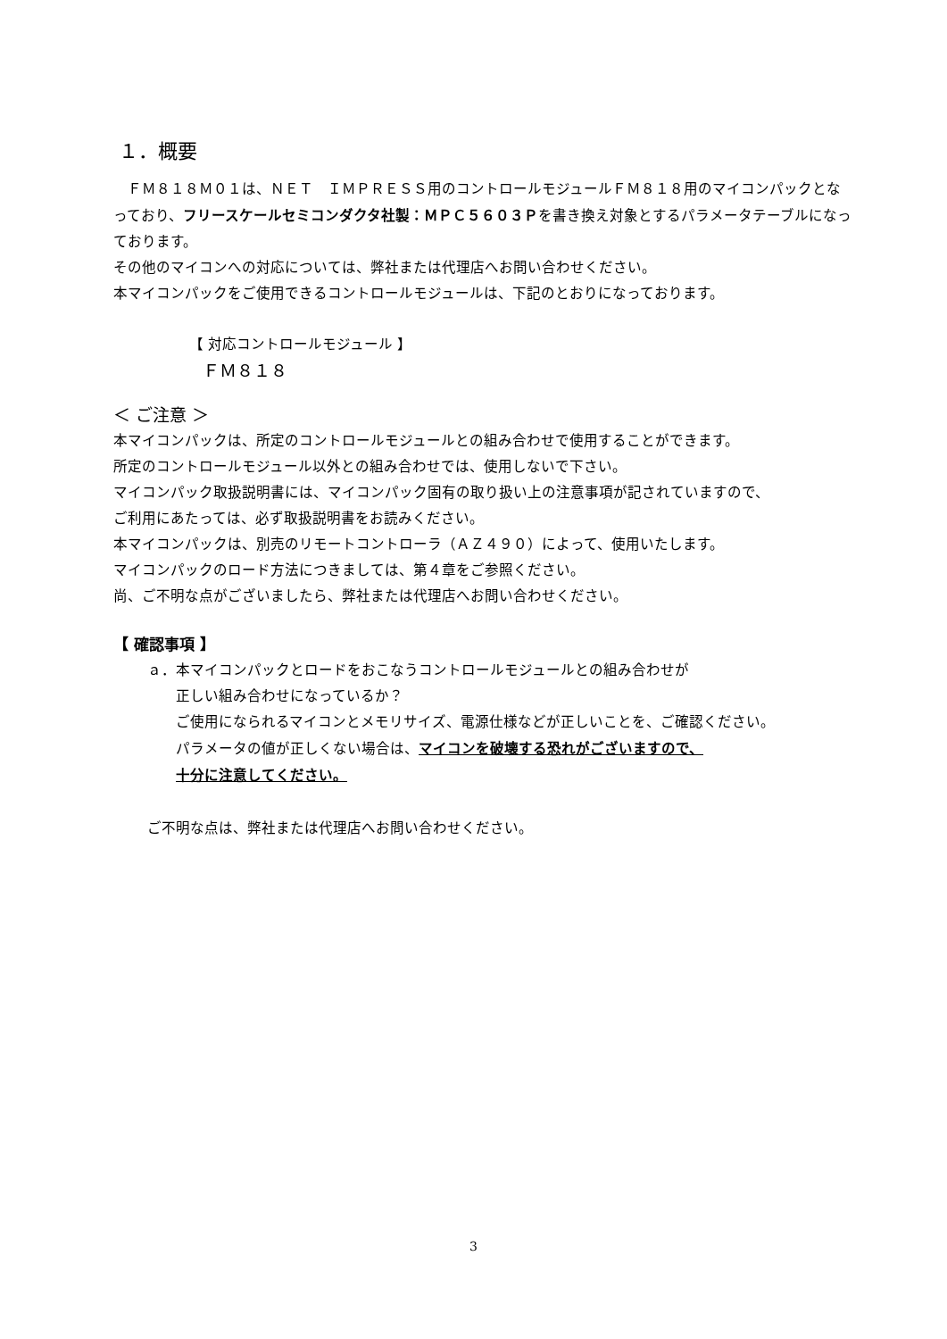１．概要
　ＦＭ８１８Ｍ０１は、ＮＥＴ　ＩＭＰＲＥＳＳ用のコントロールモジュールＦＭ８１８用のマイコンパックとなっており、フリースケールセミコンダクタ社製：ＭＰＣ５６０３Ｐを書き換え対象とするパラメータテーブルになっております。
その他のマイコンへの対応については、弊社または代理店へお問い合わせください。
本マイコンパックをご使用できるコントロールモジュールは、下記のとおりになっております。
【 対応コントロールモジュール 】
ＦＭ８１８
＜ ご注意 ＞
本マイコンパックは、所定のコントロールモジュールとの組み合わせで使用することができます。
所定のコントロールモジュール以外との組み合わせでは、使用しないで下さい。
マイコンパック取扱説明書には、マイコンパック固有の取り扱い上の注意事項が記されていますので、
ご利用にあたっては、必ず取扱説明書をお読みください。
本マイコンパックは、別売のリモートコントローラ（ＡＺ４９０）によって、使用いたします。
マイコンパックのロード方法につきましては、第４章をご参照ください。
尚、ご不明な点がございましたら、弊社または代理店へお問い合わせください。
【 確認事項 】
ａ．本マイコンパックとロードをおこなうコントロールモジュールとの組み合わせが
正しい組み合わせになっているか？
ご使用になられるマイコンとメモリサイズ、電源仕様などが正しいことを、ご確認ください。
パラメータの値が正しくない場合は、マイコンを破壊する恐れがございますので、
十分に注意してください。
ご不明な点は、弊社または代理店へお問い合わせください。
3